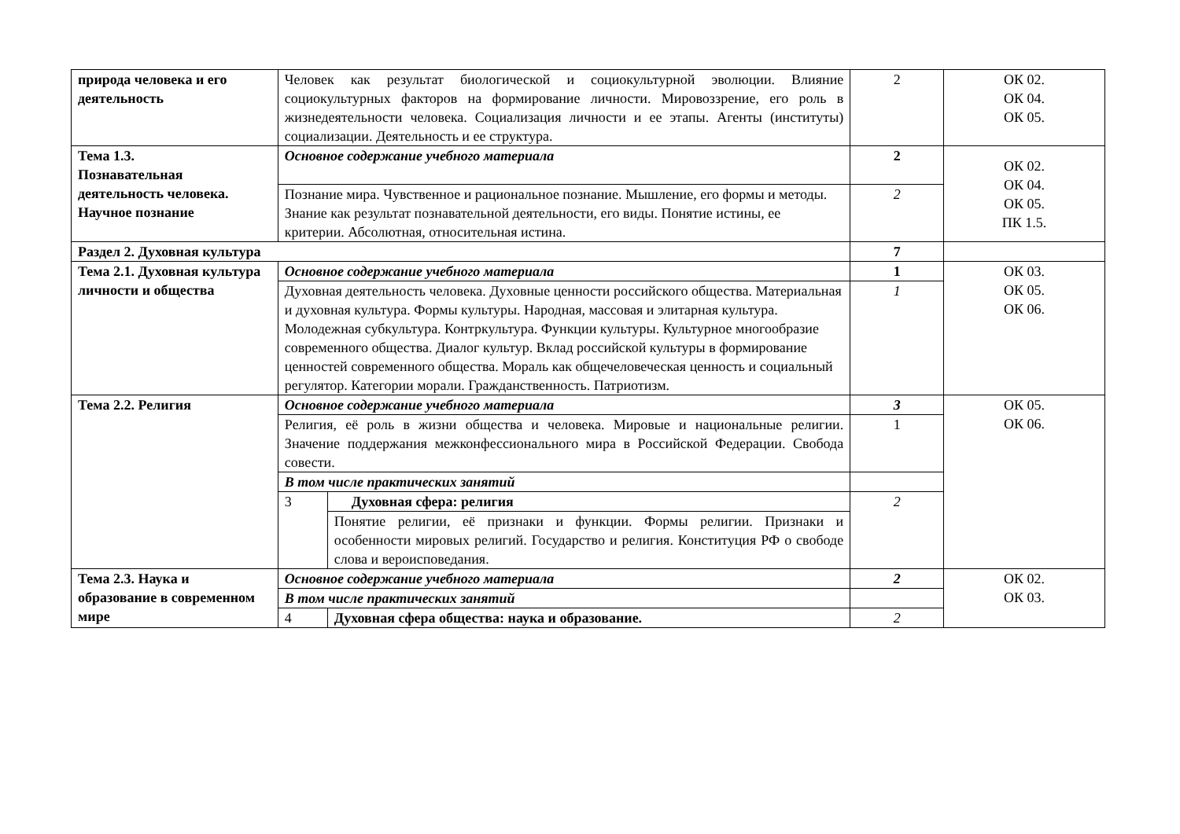| природа человека и его деятельность | Человек как результат биологической и социокультурной эволюции. Влияние социокультурных факторов на формирование личности. Мировоззрение, его роль в жизнедеятельности человека. Социализация личности и ее этапы. Агенты (институты) социализации. Деятельность и ее структура. | | 2 | ОК 02. ОК 04. ОК 05. |
| Тема 1.3. Познавательная деятельность человека. Научное познание | Основное содержание учебного материала | | 2 | ОК 02. ОК 04. ОК 05. ПК 1.5. |
| | Познание мира. Чувственное и рациональное познание. Мышление, его формы и методы. Знание как результат познавательной деятельности, его виды. Понятие истины, ее критерии. Абсолютная, относительная истина. | | 2 | |
| Раздел 2. Духовная культура | | | 7 | |
| Тема 2.1. Духовная культура личности и общества | Основное содержание учебного материала | | 1 | ОК 03. ОК 05. ОК 06. |
| | Духовная деятельность человека. Духовные ценности российского общества. Материальная и духовная культура. Формы культуры. Народная, массовая и элитарная культура. Молодежная субкультура. Контркультура. Функции культуры. Культурное многообразие современного общества. Диалог культур. Вклад российской культуры в формирование ценностей современного общества. Мораль как общечеловеческая ценность и социальный регулятор. Категории морали. Гражданственность. Патриотизм. | | 1 | |
| Тема 2.2. Религия | Основное содержание учебного материала | | 3 | ОК 05. ОК 06. |
| | Религия, её роль в жизни общества и человека. Мировые и национальные религии. Значение поддержания межконфессионального мира в Российской Федерации. Свобода совести. | | 1 | |
| | В том числе практических занятий | | | |
| | 3 | Духовная сфера: религия | 2 | |
| | | Понятие религии, её признаки и функции. Формы религии. Признаки и особенности мировых религий. Государство и религия. Конституция РФ о свободе слова и вероисповедания. | | |
| Тема 2.3. Наука и образование в современном мире | Основное содержание учебного материала | | 2 | ОК 02. ОК 03. |
| | В том числе практических занятий | | | |
| | 4 | Духовная сфера общества: наука и образование. | 2 | |